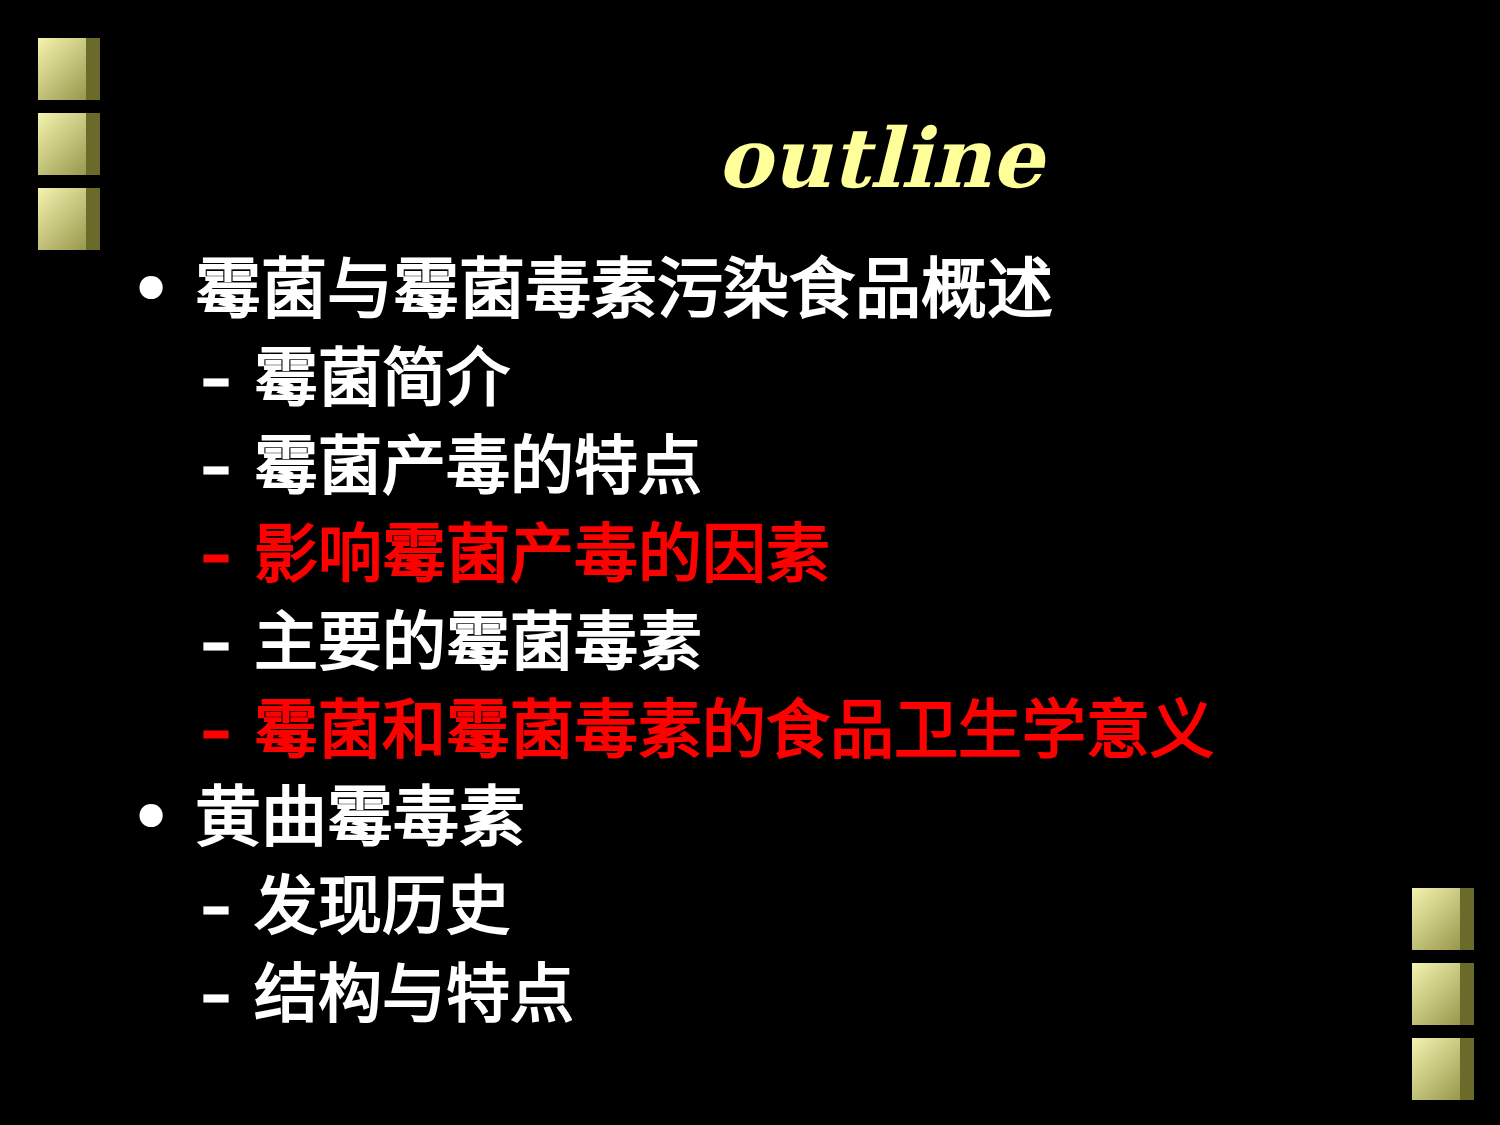outline
• 霉菌与霉菌毒素污染食品概述
– 霉菌简介
– 霉菌产毒的特点
– 影响霉菌产毒的因素
– 主要的霉菌毒素
– 霉菌和霉菌毒素的食品卫生学意义
• 黄曲霉毒素
– 发现历史
– 结构与特点